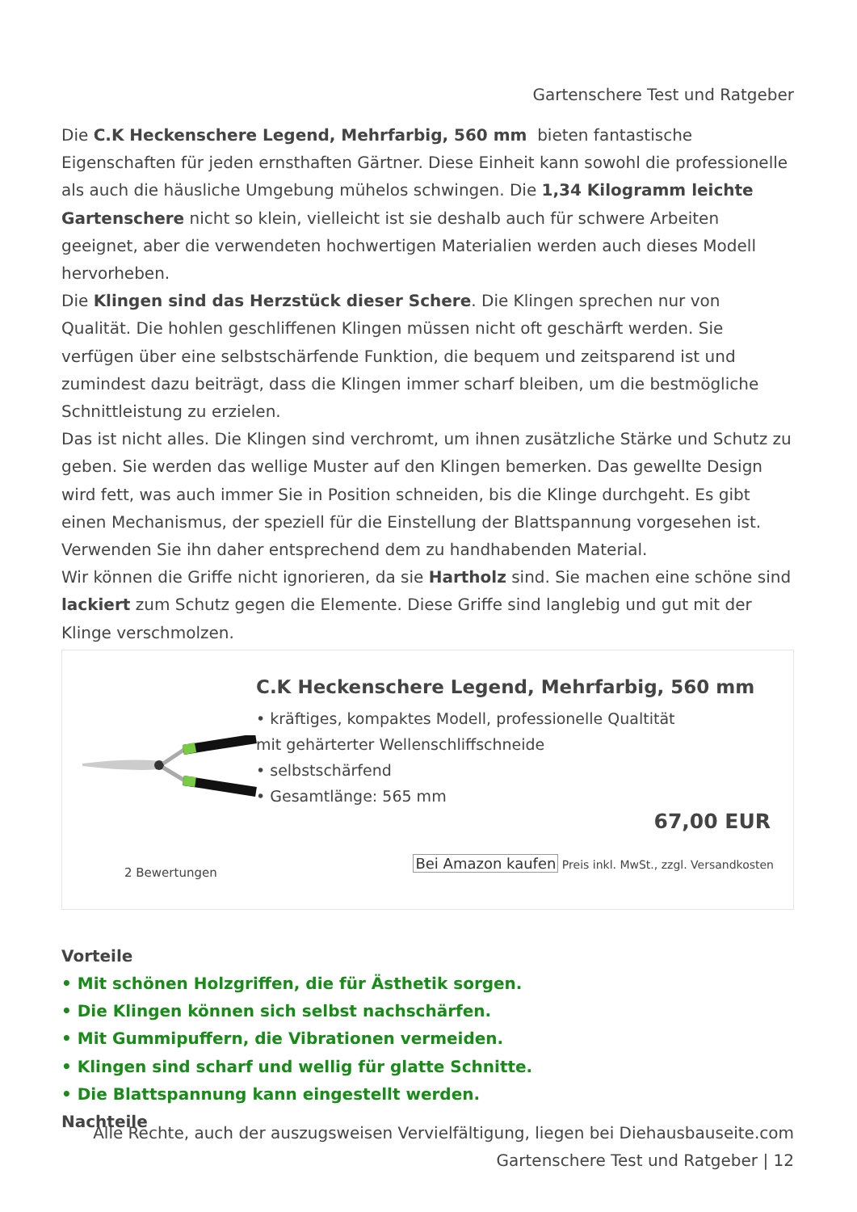Gartenschere Test und Ratgeber
Die C.K Heckenschere Legend, Mehrfarbig, 560 mm bieten fantastische Eigenschaften für jeden ernsthaften Gärtner. Diese Einheit kann sowohl die professionelle als auch die häusliche Umgebung mühelos schwingen. Die 1,34 Kilogramm leichte Gartenschere nicht so klein, vielleicht ist sie deshalb auch für schwere Arbeiten geeignet, aber die verwendeten hochwertigen Materialien werden auch dieses Modell hervorheben.
Die Klingen sind das Herzstück dieser Schere. Die Klingen sprechen nur von Qualität. Die hohlen geschliffenen Klingen müssen nicht oft geschärft werden. Sie verfügen über eine selbstschärfende Funktion, die bequem und zeitsparend ist und zumindest dazu beiträgt, dass die Klingen immer scharf bleiben, um die bestmögliche Schnittleistung zu erzielen.
Das ist nicht alles. Die Klingen sind verchromt, um ihnen zusätzliche Stärke und Schutz zu geben. Sie werden das wellige Muster auf den Klingen bemerken. Das gewellte Design wird fett, was auch immer Sie in Position schneiden, bis die Klinge durchgeht. Es gibt einen Mechanismus, der speziell für die Einstellung der Blattspannung vorgesehen ist. Verwenden Sie ihn daher entsprechend dem zu handhabenden Material.
Wir können die Griffe nicht ignorieren, da sie Hartholz sind. Sie machen eine schöne sind lackiert zum Schutz gegen die Elemente. Diese Griffe sind langlebig und gut mit der Klinge verschmolzen.
C.K Heckenschere Legend, Mehrfarbig, 560 mm
• kräftiges, kompaktes Modell, professionelle Qualtität
mit gehärterter Wellenschliffschneide
• selbstschärfend
• Gesamtlänge: 565 mm
67,00 EUR
Bei Amazon kaufen Preis inkl. MwSt., zzgl. Versandkosten
2 Bewertungen
Vorteile
• Mit schönen Holzgriffen, die für Ästhetik sorgen.
• Die Klingen können sich selbst nachschärfen.
• Mit Gummipuffern, die Vibrationen vermeiden.
• Klingen sind scharf und wellig für glatte Schnitte.
• Die Blattspannung kann eingestellt werden.
Nachteile
Alle Rechte, auch der auszugsweisen Vervielfältigung, liegen bei Diehausbauseite.com
Gartenschere Test und Ratgeber | 12